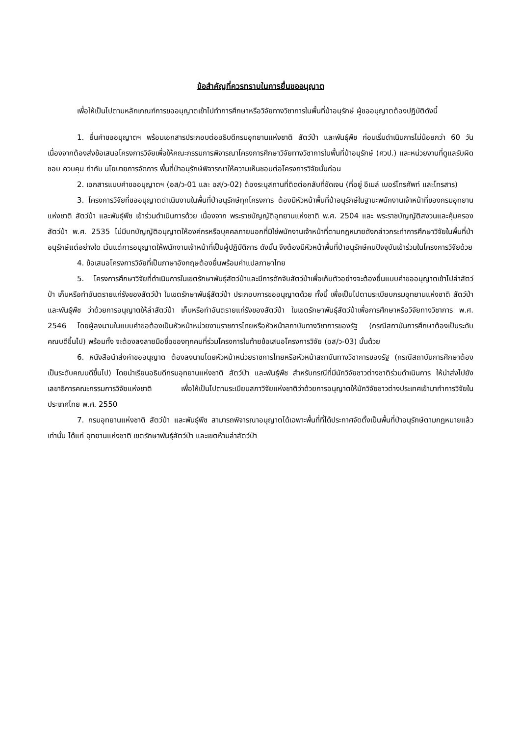ข้อสำคัญที่ควรทราบในการยื่นขออนุญาต
เพื่อให้เป็นไปตามหลักเกณฑ์การขออนุญาตเข้าไปทำการศึกษาหรือวิจัยทางวิชาการในพื้นที่ป่าอนุรักษ์ ผู้ขออนุญาตต้องปฏิบัติดังนี้
1. ยื่นคำขออนุญาตฯ พร้อมเอกสารประกอบต่ออธิบดีกรมอุทยานแห่งชาติ สัตว์ป่า และพันธุ์พืช ก่อนเริ่มดำเนินการไม่น้อยกว่า 60 วัน เนื่องจากต้องส่งข้อเสนอโครงการวิจัยเพื่อให้คณะกรรมการพิจารณาโครงการศึกษาวิจัยทางวิชาการในพื้นที่ป่าอนุรักษ์ (ศวป.) และหน่วยงานที่ดูแลรับผิดชอบ ควบคุม กำกับ นโยบายการจัดการ พื้นที่ป่าอนุรักษ์พิจารณาให้ความเห็นชอบต่อโครงการวิจัยนั้นก่อน
2. เอกสารแบบคำขออนุญาตฯ (อส/ว-01 และ อส/ว-02) ต้องระบุสถานที่ติดต่อกลับที่ชัดเจน (ที่อยู่ อีเมล์ เบอร์โทรศัพท์ และโทรสาร)
3. โครงการวิจัยที่ขออนุญาตดำเนินงานในพื้นที่ป่าอนุรักษ์ทุกโครงการ ต้องมีหัวหน้าพื้นที่ป่าอนุรักษ์ในฐานะพนักงานเจ้าหน้าที่ของกรมอุทยานแห่งชาติ สัตว์ป่า และพันธุ์พืช เข้าร่วมดำเนินการด้วย เนื่องจาก พระราชบัญญัติอุทยานแห่งชาติ พ.ศ. 2504 และ พระราชบัญญัติสงวนและคุ้มครองสัตว์ป่า พ.ศ. 2535 ไม่มีบทบัญญัติอนุญาตให้องค์กรหรือบุคคลภายนอกที่มิใช่พนักงานเจ้าหน้าที่ตามกฎหมายดังกล่าวกระทำการศึกษาวิจัยในพื้นที่ป่าอนุรักษ์แต่อย่างใด เว้นแต่การอนุญาตให้พนักงานเจ้าหน้าที่เป็นผู้ปฏิบัติการ ดังนั้น จึงต้องมีหัวหน้าพื้นที่ป่าอนุรักษ์คนปัจจุบันเข้าร่วมในโครงการวิจัยด้วย
4. ข้อเสนอโครงการวิจัยที่เป็นภาษาอังกฤษต้องยื่นพร้อมคำแปลภาษาไทย
5. โครงการศึกษาวิจัยที่ดำเนินการในเขตรักษาพันธุ์สัตว์ป่าและมีการดักจับสัตว์ป่าเพื่อเก็บตัวอย่างจะต้องยื่นแบบคำขออนุญาตเข้าไปล่าสัตว์ป่า เก็บหรือทำอันตรายแก่รังของสัตว์ป่า ในเขตรักษาพันธุ์สัตว์ป่า ประกอบการขออนุญาตด้วย ทั้งนี้ เพื่อเป็นไปตามระเบียบกรมอุทยานแห่งชาติ สัตว์ป่า และพันธุ์พืช ว่าด้วยการอนุญาตให้ล่าสัตว์ป่า เก็บหรือทำอันตรายแก่รังของสัตว์ป่า ในเขตรักษาพันธุ์สัตว์ป่าเพื่อการศึกษาหรือวิจัยทางวิชาการ พ.ศ. 2546 โดยผู้ลงนามในแบบคำขอต้องเป็นหัวหน้าหน่วยงานราชการไทยหรือหัวหน้าสถาบันทางวิชาการของรัฐ (กรณีสถาบันการศึกษาต้องเป็นระดับคณบดีขึ้นไป) พร้อมทั้ง จะต้องลงลายมือชื่อของทุกคนที่ร่วมโครงการในท้ายข้อเสนอโครงการวิจัย (อส/ว-03) นั้นด้วย
6. หนังสือนำส่งคำขออนุญาต ต้องลงนามโดยหัวหน้าหน่วยราชการไทยหรือหัวหน้าสถาบันทางวิชาการของรัฐ (กรณีสถาบันการศึกษาต้องเป็นระดับคณบดีขึ้นไป) โดยนำเรียนอธิบดีกรมอุทยานแห่งชาติ สัตว์ป่า และพันธุ์พืช สำหรับกรณีที่มีนักวิจัยชาวต่างชาติร่วมดำเนินการ ให้นำส่งไปยัง เลขาธิการคณะกรรมการวิจัยแห่งชาติ เพื่อให้เป็นไปตามระเบียบสภาวิจัยแห่งชาติว่าด้วยการอนุญาตให้นักวิจัยชาวต่างประเทศเข้ามาทำการวิจัยในประเทศไทย พ.ศ. 2550
7. กรมอุทยานแห่งชาติ สัตว์ป่า และพันธุ์พืช สามารถพิจารณาอนุญาตได้เฉพาะพื้นที่ที่ได้ประกาศจัดตั้งเป็นพื้นที่ป่าอนุรักษ์ตามกฎหมายแล้วเท่านั้น ได้แก่ อุทยานแห่งชาติ เขตรักษาพันธุ์สัตว์ป่า และเขตห้ามล่าสัตว์ป่า